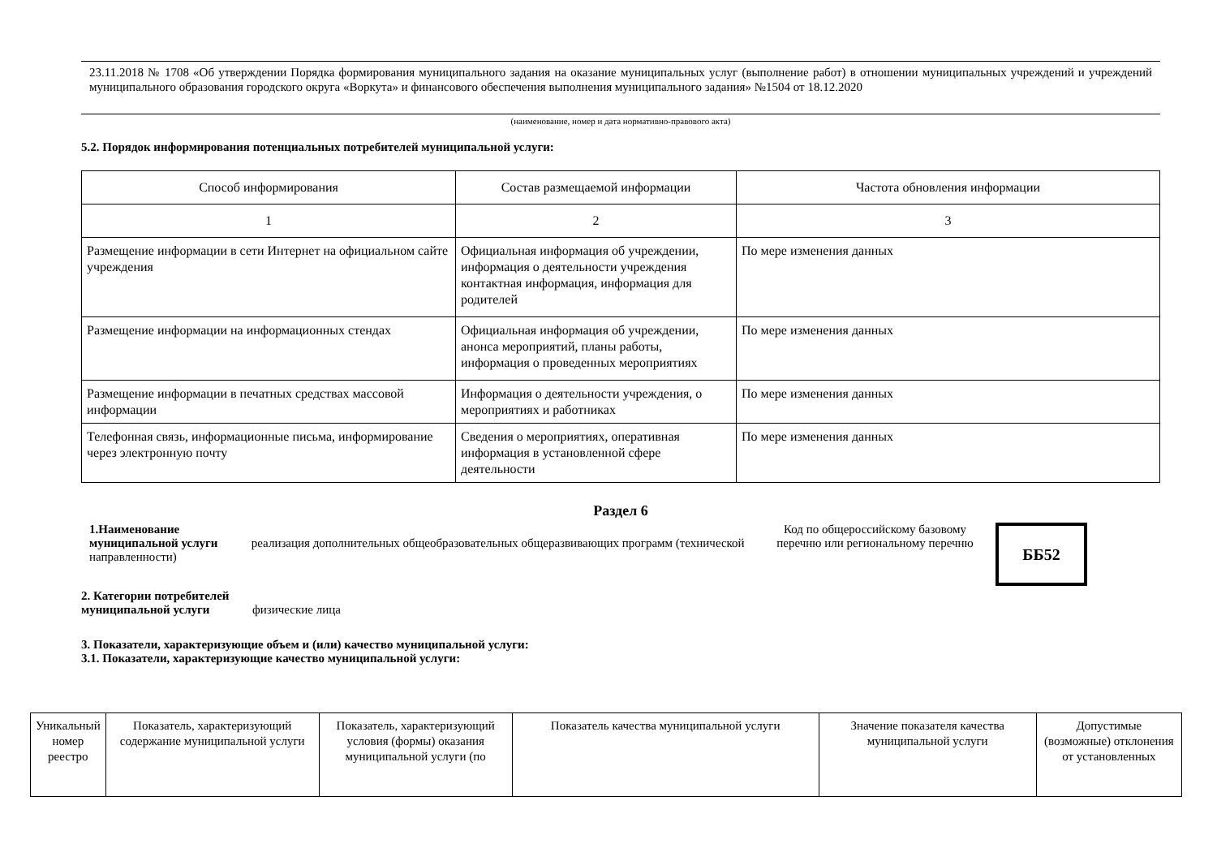23.11.2018 № 1708 «Об утверждении Порядка формирования муниципального задания на оказание муниципальных услуг (выполнение работ) в отношении муниципальных учреждений и учреждений муниципального образования городского округа «Воркута» и финансового обеспечения выполнения муниципального задания» №1504 от 18.12.2020
(наименование, номер и дата нормативно-правового акта)
5.2. Порядок информирования потенциальных потребителей муниципальной услуги:
| Способ информирования | Состав размещаемой информации | Частота обновления информации |
| 1 | 2 | 3 |
| Размещение информации в сети Интернет на официальном сайте учреждения | Официальная информация об учреждении, информация о деятельности учреждения контактная информация, информация для родителей | По мере изменения данных |
| Размещение информации на информационных стендах | Официальная информация об учреждении, анонса мероприятий, планы работы, информация о проведенных мероприятиях | По мере изменения данных |
| Размещение информации в печатных средствах массовой информации | Информация о деятельности учреждения, о мероприятиях и работниках | По мере изменения данных |
| Телефонная связь, информационные письма, информирование через электронную почту | Сведения о мероприятиях, оперативная информация в установленной сфере деятельности | По мере изменения данных |
Раздел 6
1.Наименование
муниципальной услуги реализация дополнительных общеобразовательных общеразвивающих программ (технической направленности)
Код по общероссийскому базовому перечню или региональному перечню
ББ52
2. Категории потребителей
муниципальной услуги физические лица
3. Показатели, характеризующие объем и (или) качество муниципальной услуги:
3.1. Показатели, характеризующие качество муниципальной услуги:
| Уникальный номер реестро | Показатель, характеризующий содержание муниципальной услуги | Показатель, характеризующий условия (формы) оказания муниципальной услуги (по | Показатель качества муниципальной услуги | Значение показателя качества муниципальной услуги | Допустимые (возможные) отклонения от установленных |